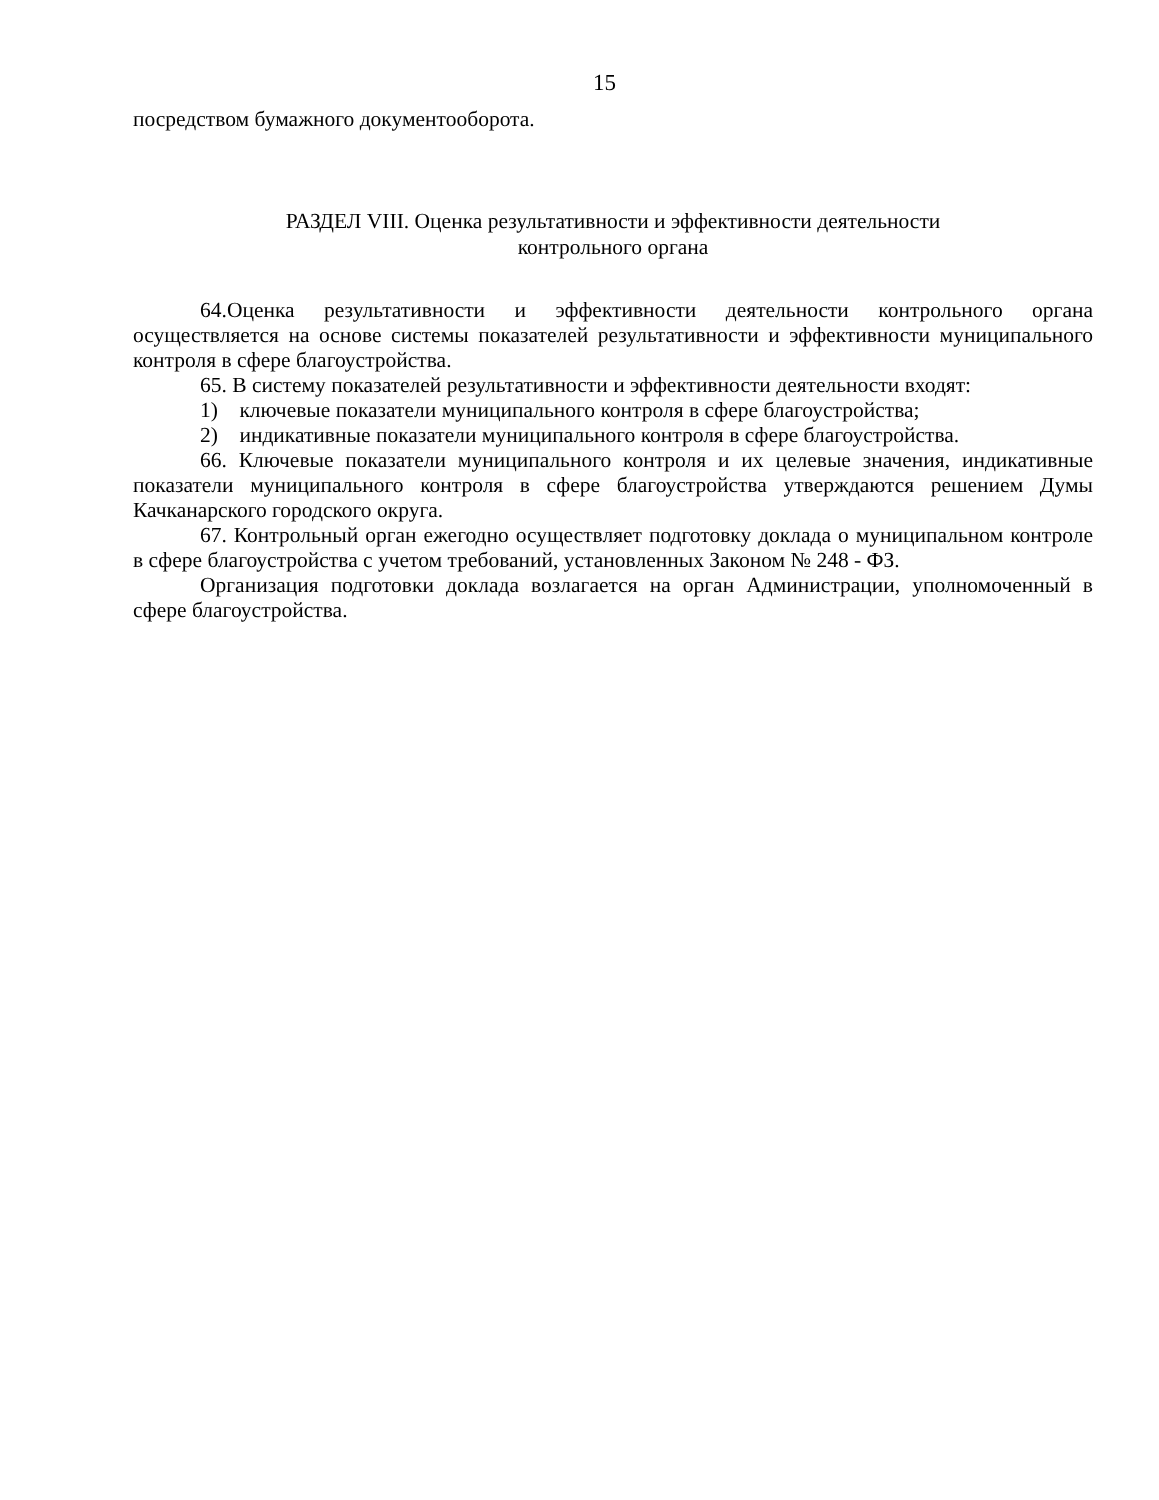15
посредством бумажного документооборота.
РАЗДЕЛ VIII. Оценка результативности и эффективности деятельности
контрольного органа
64.Оценка результативности и эффективности деятельности контрольного органа осуществляется на основе системы показателей результативности и эффективности муниципального контроля в сфере благоустройства.
65. В систему показателей результативности и эффективности деятельности входят:
1) ключевые показатели муниципального контроля в сфере благоустройства;
2) индикативные показатели муниципального контроля в сфере благоустройства.
66. Ключевые показатели муниципального контроля и их целевые значения, индикативные показатели муниципального контроля в сфере благоустройства утверждаются решением Думы Качканарского городского округа.
67. Контрольный орган ежегодно осуществляет подготовку доклада о муниципальном контроле в сфере благоустройства с учетом требований, установленных Законом № 248 - ФЗ.
Организация подготовки доклада возлагается на орган Администрации, уполномоченный в сфере благоустройства.